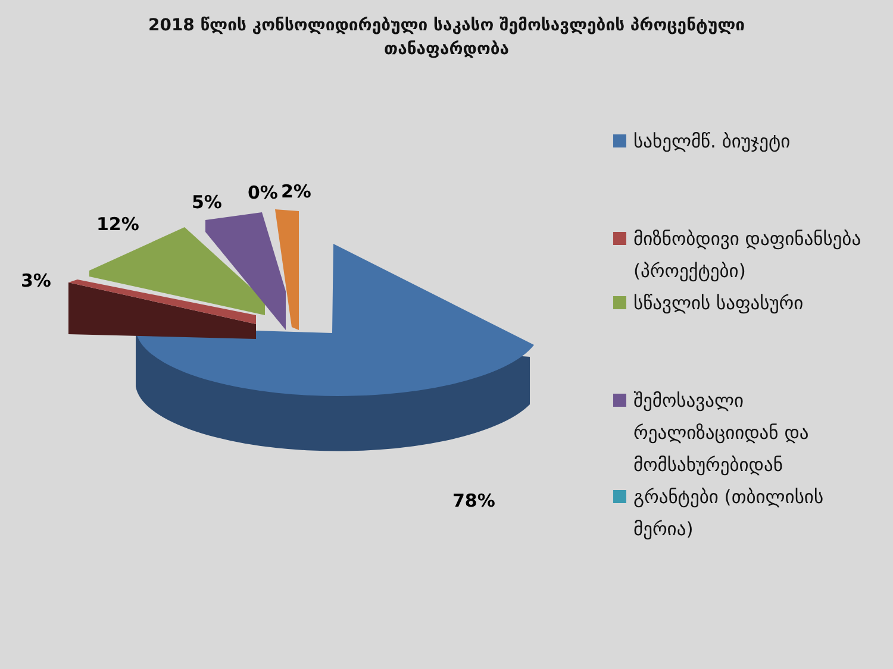2018 წლის კონსოლიდირებული საკასო შემოსავლების პროცენტული თანაფარდობა
3%
12%
5%
0%
2%
78%
სახელმწ. ბიუჯეტი
მიზნობდივი დაფინანსება (პროექტები)
სწავლის საფასური
შემოსავალი რეალიზაციიდან და მომსახურებიდან
გრანტები (თბილისის მერია)